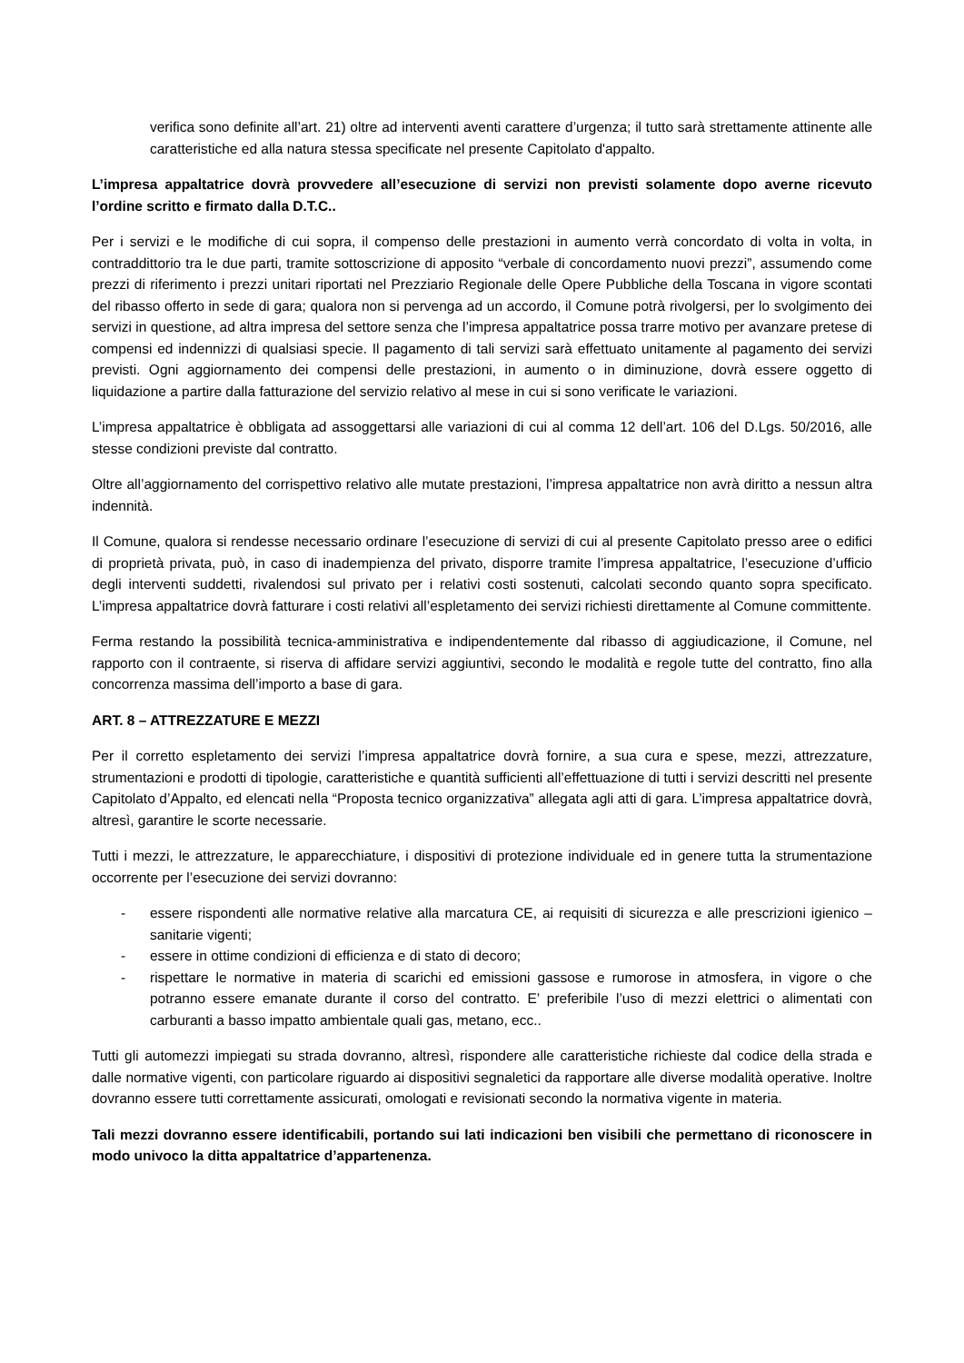verifica sono definite all’art. 21) oltre ad interventi aventi carattere d’urgenza; il tutto sarà strettamente attinente alle caratteristiche ed alla natura stessa specificate nel presente Capitolato d'appalto.
L’impresa appaltatrice dovrà provvedere all’esecuzione di servizi non previsti solamente dopo averne ricevuto l’ordine scritto e firmato dalla D.T.C..
Per i servizi e le modifiche di cui sopra, il compenso delle prestazioni in aumento verrà concordato di volta in volta, in contraddittorio tra le due parti, tramite sottoscrizione di apposito “verbale di concordamento nuovi prezzi”, assumendo come prezzi di riferimento i prezzi unitari riportati nel Prezziario Regionale delle Opere Pubbliche della Toscana in vigore scontati del ribasso offerto in sede di gara; qualora non si pervenga ad un accordo, il Comune potrà rivolgersi, per lo svolgimento dei servizi in questione, ad altra impresa del settore senza che l’impresa appaltatrice possa trarre motivo per avanzare pretese di compensi ed indennizzi di qualsiasi specie. Il pagamento di tali servizi sarà effettuato unitamente al pagamento dei servizi previsti. Ogni aggiornamento dei compensi delle prestazioni, in aumento o in diminuzione, dovrà essere oggetto di liquidazione a partire dalla fatturazione del servizio relativo al mese in cui si sono verificate le variazioni.
L’impresa appaltatrice è obbligata ad assoggettarsi alle variazioni di cui al comma 12 dell’art. 106 del D.Lgs. 50/2016, alle stesse condizioni previste dal contratto.
Oltre all’aggiornamento del corrispettivo relativo alle mutate prestazioni, l’impresa appaltatrice non avrà diritto a nessun altra indennità.
Il Comune, qualora si rendesse necessario ordinare l’esecuzione di servizi di cui al presente Capitolato presso aree o edifici di proprietà privata, può, in caso di inadempienza del privato, disporre tramite l’impresa appaltatrice, l’esecuzione d’ufficio degli interventi suddetti, rivalendosi sul privato per i relativi costi sostenuti, calcolati secondo quanto sopra specificato. L’impresa appaltatrice dovrà fatturare i costi relativi all’espletamento dei servizi richiesti direttamente al Comune committente.
Ferma restando la possibilità tecnica-amministrativa e indipendentemente dal ribasso di aggiudicazione, il Comune, nel rapporto con il contraente, si riserva di affidare servizi aggiuntivi, secondo le modalità e regole tutte del contratto, fino alla concorrenza massima dell’importo a base di gara.
ART. 8 – ATTREZZATURE E MEZZI
Per il corretto espletamento dei servizi l’impresa appaltatrice dovrà fornire, a sua cura e spese, mezzi, attrezzature, strumentazioni e prodotti di tipologie, caratteristiche e quantità sufficienti all’effettuazione di tutti i servizi descritti nel presente Capitolato d’Appalto, ed elencati nella “Proposta tecnico organizzativa” allegata agli atti di gara. L’impresa appaltatrice dovrà, altresì, garantire le scorte necessarie.
Tutti i mezzi, le attrezzature, le apparecchiature, i dispositivi di protezione individuale ed in genere tutta la strumentazione occorrente per l’esecuzione dei servizi dovranno:
- essere rispondenti alle normative relative alla marcatura CE, ai requisiti di sicurezza e alle prescrizioni igienico – sanitarie vigenti;
- essere in ottime condizioni di efficienza e di stato di decoro;
- rispettare le normative in materia di scarichi ed emissioni gassose e rumorose in atmosfera, in vigore o che potranno essere emanate durante il corso del contratto. E’ preferibile l’uso di mezzi elettrici o alimentati con carburanti a basso impatto ambientale quali gas, metano, ecc..
Tutti gli automezzi impiegati su strada dovranno, altresì, rispondere alle caratteristiche richieste dal codice della strada e dalle normative vigenti, con particolare riguardo ai dispositivi segnaletici da rapportare alle diverse modalità operative. Inoltre dovranno essere tutti correttamente assicurati, omologati e revisionati secondo la normativa vigente in materia.
Tali mezzi dovranno essere identificabili, portando sui lati indicazioni ben visibili che permettano di riconoscere in modo univoco la ditta appaltatrice d’appartenenza.